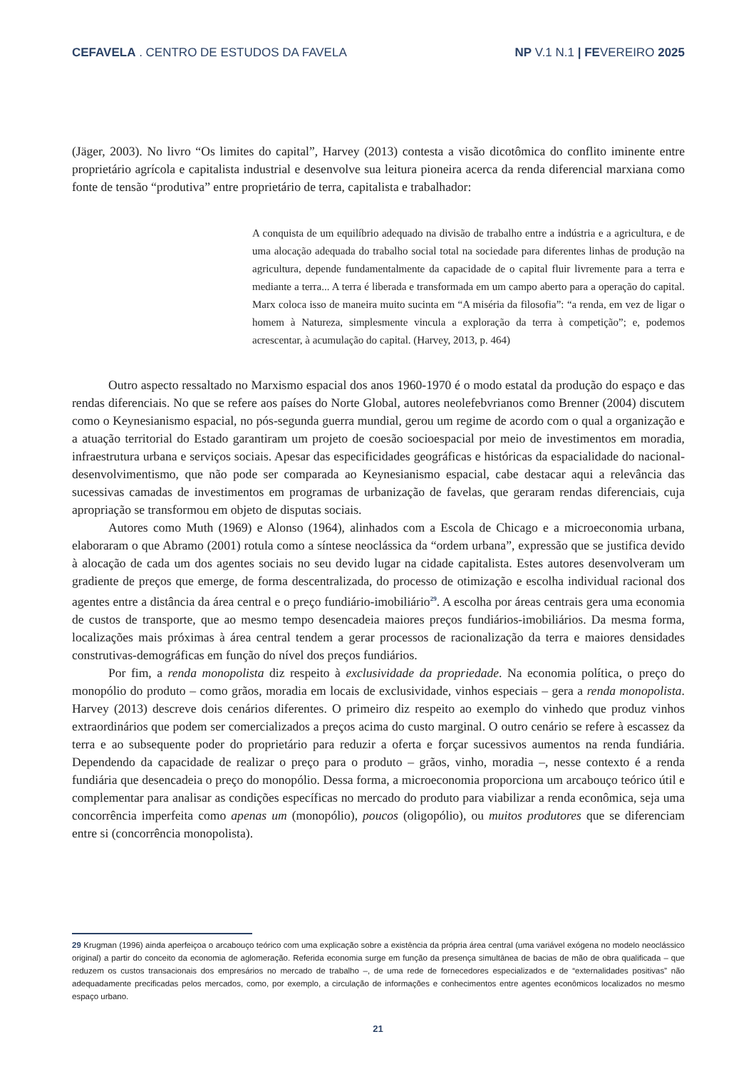CEFAVELA . CENTRO DE ESTUDOS DA FAVELA NP V.1 N.1 | FEVEREIRO 2025
(Jäger, 2003). No livro “Os limites do capital”, Harvey (2013) contesta a visão dicotômica do conflito iminente entre proprietário agrícola e capitalista industrial e desenvolve sua leitura pioneira acerca da renda diferencial marxiana como fonte de tensão “produtiva” entre proprietário de terra, capitalista e trabalhador:
A conquista de um equilíbrio adequado na divisão de trabalho entre a indústria e a agricultura, e de uma alocação adequada do trabalho social total na sociedade para diferentes linhas de produção na agricultura, depende fundamentalmente da capacidade de o capital fluir livremente para a terra e mediante a terra... A terra é liberada e transformada em um campo aberto para a operação do capital. Marx coloca isso de maneira muito sucinta em “A miséria da filosofia”: “a renda, em vez de ligar o homem à Natureza, simplesmente vincula a exploração da terra à competição”; e, podemos acrescentar, à acumulação do capital. (Harvey, 2013, p. 464)
Outro aspecto ressaltado no Marxismo espacial dos anos 1960-1970 é o modo estatal da produção do espaço e das rendas diferenciais. No que se refere aos países do Norte Global, autores neolefebvrianos como Brenner (2004) discutem como o Keynesianismo espacial, no pós-segunda guerra mundial, gerou um regime de acordo com o qual a organização e a atuação territorial do Estado garantiram um projeto de coesão socioespacial por meio de investimentos em moradia, infraestrutura urbana e serviços sociais. Apesar das especificidades geográficas e históricas da espacialidade do nacional-desenvolvimentismo, que não pode ser comparada ao Keynesianismo espacial, cabe destacar aqui a relevância das sucessivas camadas de investimentos em programas de urbanização de favelas, que geraram rendas diferenciais, cuja apropriação se transformou em objeto de disputas sociais.
Autores como Muth (1969) e Alonso (1964), alinhados com a Escola de Chicago e a microeconomia urbana, elaboraram o que Abramo (2001) rotula como a síntese neoclássica da “ordem urbana”, expressão que se justifica devido à alocação de cada um dos agentes sociais no seu devido lugar na cidade capitalista. Estes autores desenvolveram um gradiente de preços que emerge, de forma descentralizada, do processo de otimização e escolha individual racional dos agentes entre a distância da área central e o preço fundiário-imobiliário<sup>29</sup>. A escolha por áreas centrais gera uma economia de custos de transporte, que ao mesmo tempo desencadeia maiores preços fundiários-imobiliários. Da mesma forma, localizações mais próximas à área central tendem a gerar processos de racionalização da terra e maiores densidades construtivas-demográficas em função do nível dos preços fundiários.
Por fim, a renda monopolista diz respeito à exclusividade da propriedade. Na economia política, o preço do monopólio do produto – como grãos, moradia em locais de exclusividade, vinhos especiais – gera a renda monopolista. Harvey (2013) descreve dois cenários diferentes. O primeiro diz respeito ao exemplo do vinhedo que produz vinhos extraordinários que podem ser comercializados a preços acima do custo marginal. O outro cenário se refere à escassez da terra e ao subsequente poder do proprietário para reduzir a oferta e forçar sucessivos aumentos na renda fundiária. Dependendo da capacidade de realizar o preço para o produto – grãos, vinho, moradia –, nesse contexto é a renda fundiária que desencadeia o preço do monopólio. Dessa forma, a microeconomia proporciona um arcabouço teórico útil e complementar para analisar as condições específicas no mercado do produto para viabilizar a renda econômica, seja uma concorrência imperfeita como apenas um (monopólio), poucos (oligopólio), ou muitos produtores que se diferenciam entre si (concorrência monopolista).
29 Krugman (1996) ainda aperfeiçoa o arcabouço teórico com uma explicação sobre a existência da própria área central (uma variável exógena no modelo neoclássico original) a partir do conceito da economia de aglomeração. Referida economia surge em função da presença simultânea de bacias de mão de obra qualificada – que reduzem os custos transacionais dos empresários no mercado de trabalho –, de uma rede de fornecedores especializados e de “externalidades positivas” não adequadamente precificadas pelos mercados, como, por exemplo, a circulação de informações e conhecimentos entre agentes econômicos localizados no mesmo espaço urbano.
21